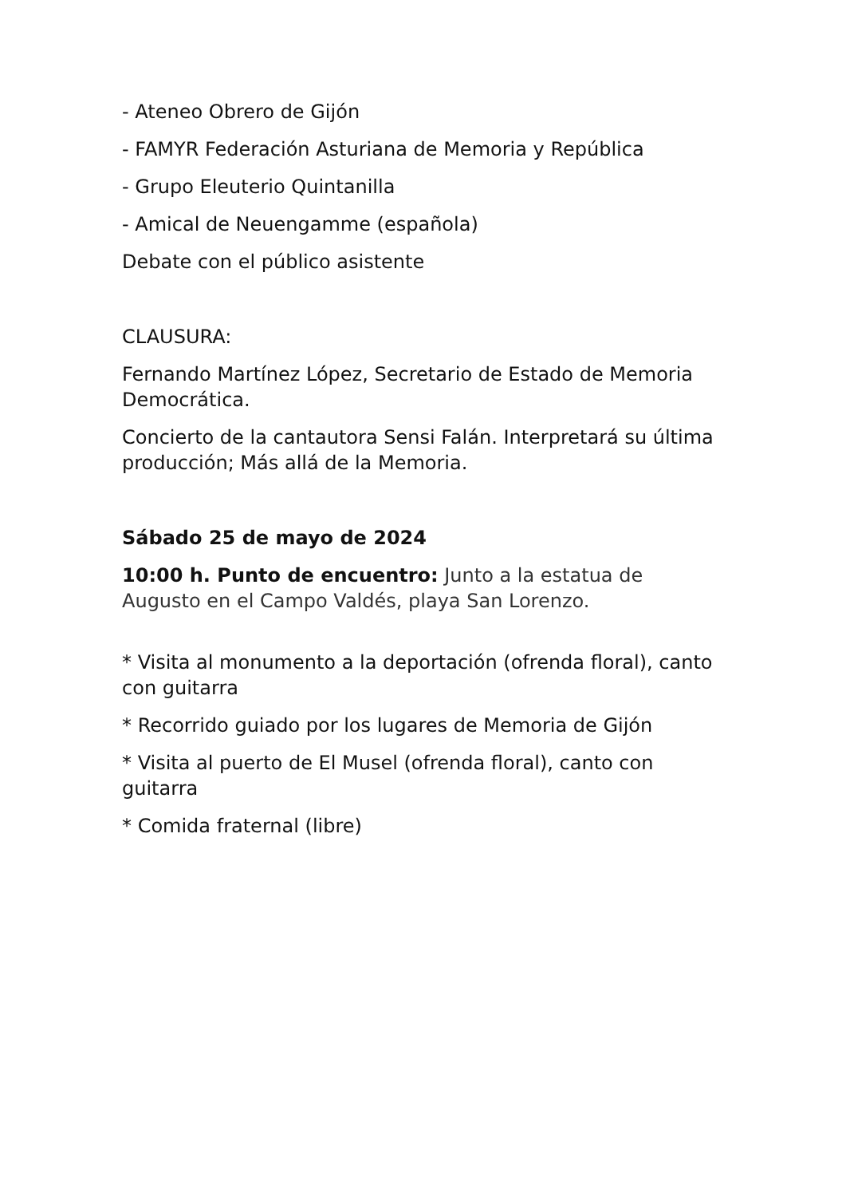- Ateneo Obrero de Gijón
- FAMYR Federación Asturiana de Memoria y República
- Grupo Eleuterio Quintanilla
- Amical de Neuengamme (española)
Debate con el público asistente
CLAUSURA:
Fernando Martínez López, Secretario de Estado de Memoria Democrática.
Concierto de la cantautora Sensi Falán. Interpretará su última producción; Más allá de la Memoria.
Sábado 25 de mayo de 2024
10:00 h. Punto de encuentro: Junto a la estatua de Augusto en el Campo Valdés, playa San Lorenzo.
* Visita al monumento a la deportación (ofrenda floral), canto con guitarra
* Recorrido guiado por los lugares de Memoria de Gijón
* Visita al puerto de El Musel (ofrenda floral), canto con guitarra
* Comida fraternal (libre)